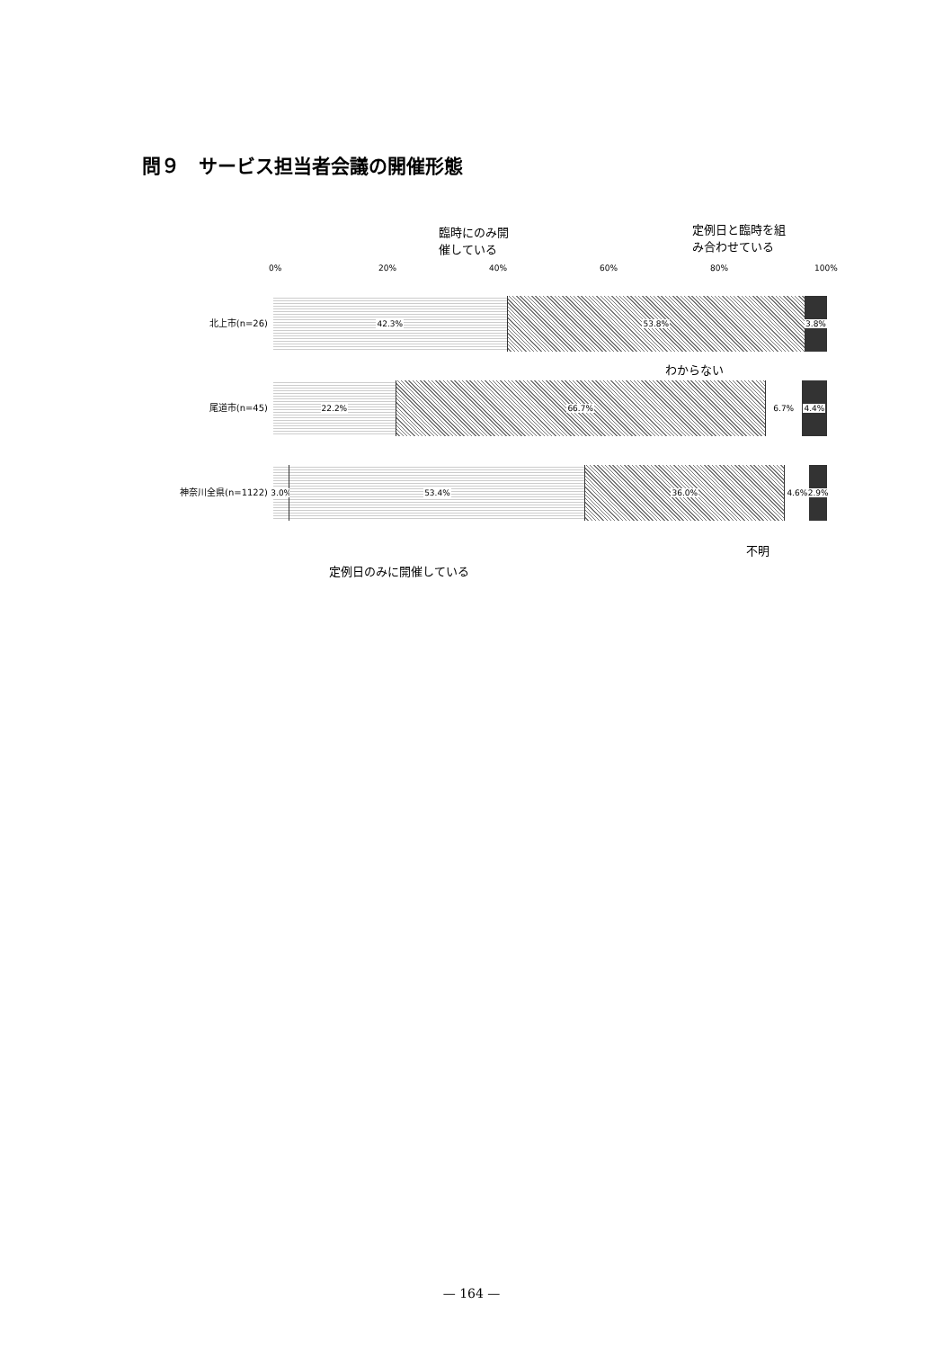問９　サービス担当者会議の開催形態
臨時にのみ開
催している
定例日と臨時を組
み合わせている
0% 20% 40% 60% 80% 100%
北上市(n=26)
42.3% 53.8% 3.8%
わからない
尾道市(n=45)
22.2% 66.7% 6.7% 4.4%
神奈川全県(n=1122)
3.0% 53.4% 36.0% 4.6% 2.9%
不明
定例日のみに開催している
— 164 —